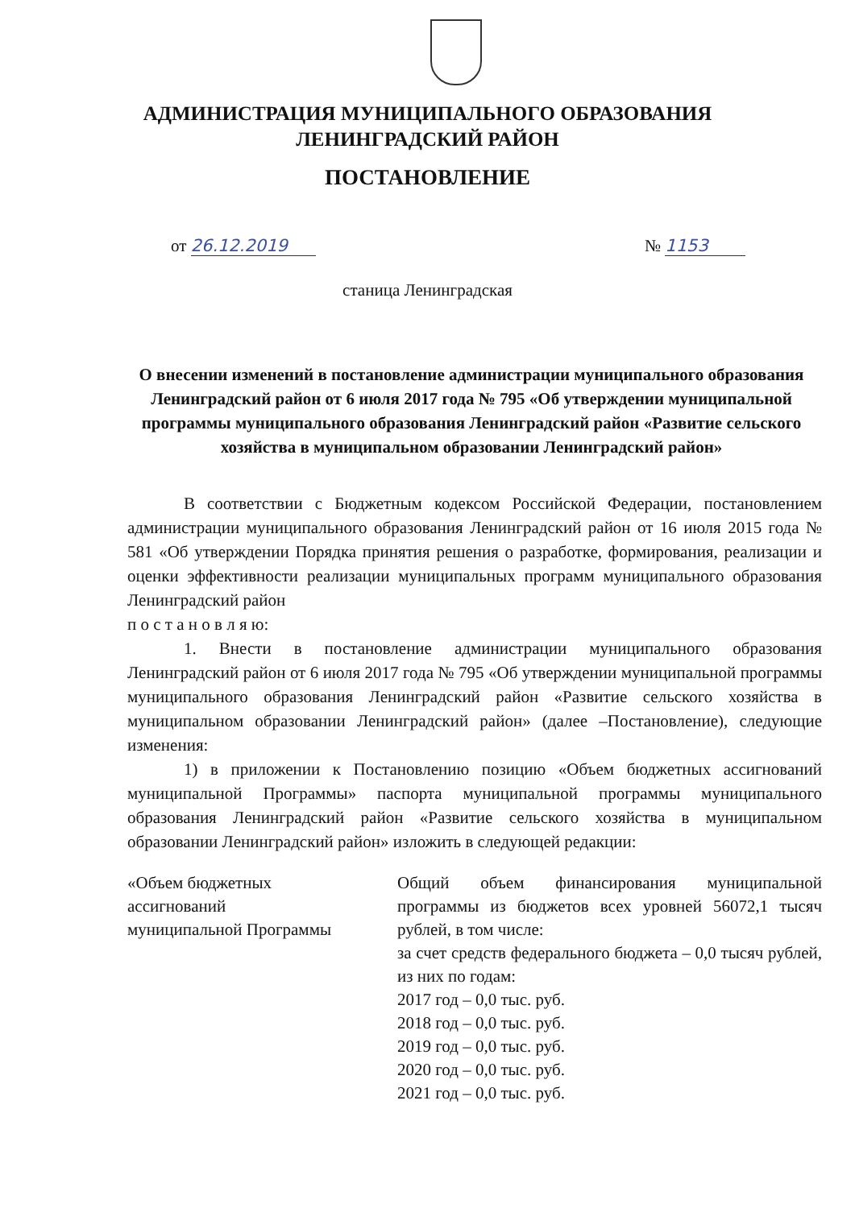АДМИНИСТРАЦИЯ МУНИЦИПАЛЬНОГО ОБРАЗОВАНИЯ
ЛЕНИНГРАДСКИЙ РАЙОН
ПОСТАНОВЛЕНИЕ
от 26.12.2019 № 1153
станица Ленинградская
О внесении изменений в постановление администрации муниципального образования Ленинградский район от 6 июля 2017 года № 795 «Об утверждении муниципальной программы муниципального образования Ленинградский район «Развитие сельского хозяйства в муниципальном образовании Ленинградский район»
В соответствии с Бюджетным кодексом Российской Федерации, постановлением администрации муниципального образования Ленинградский район от 16 июля 2015 года № 581 «Об утверждении Порядка принятия решения о разработке, формирования, реализации и оценки эффективности реализации муниципальных программ муниципального образования Ленинградский район
п о с т а н о в л я ю:
1. Внести в постановление администрации муниципального образования Ленинградский район от 6 июля 2017 года № 795 «Об утверждении муниципальной программы муниципального образования Ленинградский район «Развитие сельского хозяйства в муниципальном образовании Ленинградский район» (далее –Постановление), следующие изменения:
1) в приложении к Постановлению позицию «Объем бюджетных ассигнований муниципальной Программы» паспорта муниципальной программы муниципального образования Ленинградский район «Развитие сельского хозяйства в муниципальном образовании Ленинградский район» изложить в следующей редакции:
| «Объем бюджетных ассигнований муниципальной Программы | Общий объем финансирования муниципальной программы из бюджетов всех уровней 56072,1 тысяч рублей, в том числе: за счет средств федерального бюджета – 0,0 тысяч рублей, из них по годам: 2017 год – 0,0 тыс. руб. 2018 год – 0,0 тыс. руб. 2019 год – 0,0 тыс. руб. 2020 год – 0,0 тыс. руб. 2021 год – 0,0 тыс. руб. |